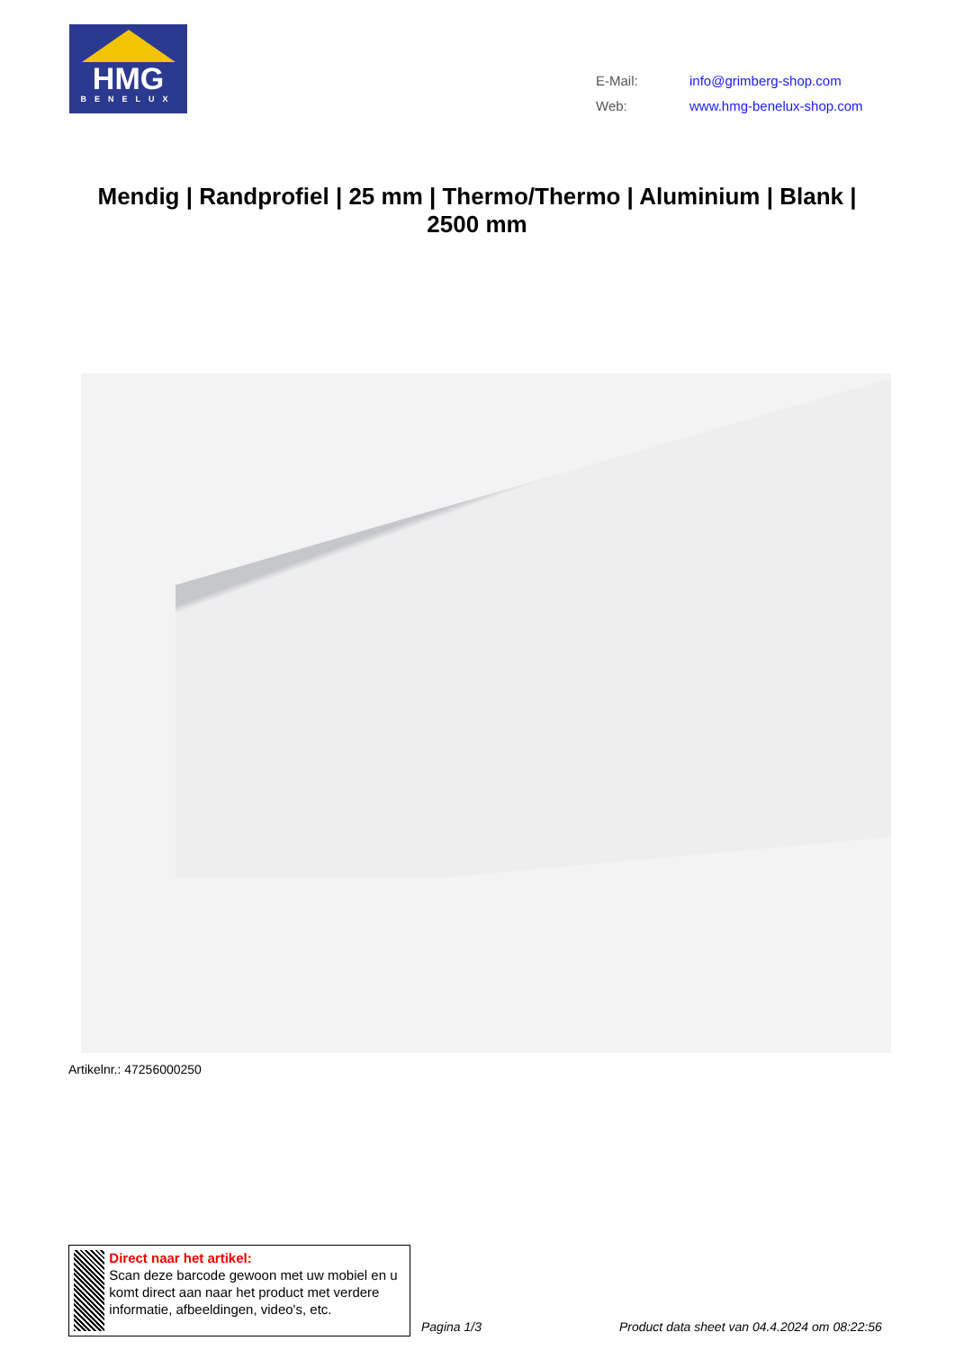HMG
BENELUX
| E-Mail: | info@grimberg-shop.com |
| Web: | www.hmg-benelux-shop.com |
Mendig | Randprofiel | 25 mm | Thermo/Thermo | Aluminium | Blank | 2500 mm
Artikelnr.: 47256000250
Direct naar het artikel:
Scan deze barcode gewoon met uw mobiel en u komt direct aan naar het product met verdere informatie, afbeeldingen, video's, etc.
Pagina 1/3
Product data sheet van 04.4.2024 om 08:22:56